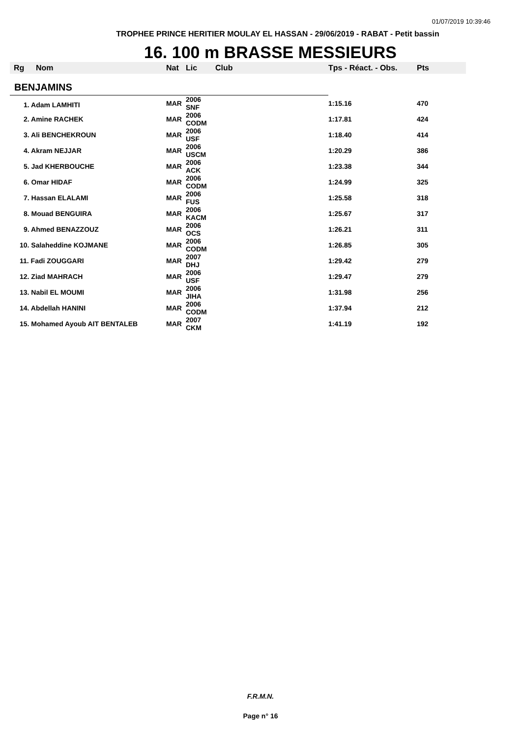01/07/2019 10:39:46
TROPHEE PRINCE HERITIER MOULAY EL HASSAN - 29/06/2019 - RABAT - Petit bassin
16. 100 m BRASSE MESSIEURS
| Rg | Nom | Nat | Lic | Club | Tps - Réact. - Obs. | Pts |
| --- | --- | --- | --- | --- | --- | --- |
| BENJAMINS | | | | | | |
| 1. Adam LAMHITI | | MAR | 2006 SNF | | 1:15.16 | 470 |
| 2. Amine RACHEK | | MAR | 2006 CODM | | 1:17.81 | 424 |
| 3. Ali BENCHEKROUN | | MAR | 2006 USF | | 1:18.40 | 414 |
| 4. Akram NEJJAR | | MAR | 2006 USCM | | 1:20.29 | 386 |
| 5. Jad KHERBOUCHE | | MAR | 2006 ACK | | 1:23.38 | 344 |
| 6. Omar HIDAF | | MAR | 2006 CODM | | 1:24.99 | 325 |
| 7. Hassan ELALAMI | | MAR | 2006 FUS | | 1:25.58 | 318 |
| 8. Mouad BENGUIRA | | MAR | 2006 KACM | | 1:25.67 | 317 |
| 9. Ahmed BENAZZOUZ | | MAR | 2006 OCS | | 1:26.21 | 311 |
| 10. Salaheddine KOJMANE | | MAR | 2006 CODM | | 1:26.85 | 305 |
| 11. Fadi ZOUGGARI | | MAR | 2007 DHJ | | 1:29.42 | 279 |
| 12. Ziad MAHRACH | | MAR | 2006 USF | | 1:29.47 | 279 |
| 13. Nabil EL MOUMI | | MAR | 2006 JIHA | | 1:31.98 | 256 |
| 14. Abdellah HANINI | | MAR | 2006 CODM | | 1:37.94 | 212 |
| 15. Mohamed Ayoub AIT BENTALEB | | MAR | 2007 CKM | | 1:41.19 | 192 |
F.R.M.N.
Page n° 16